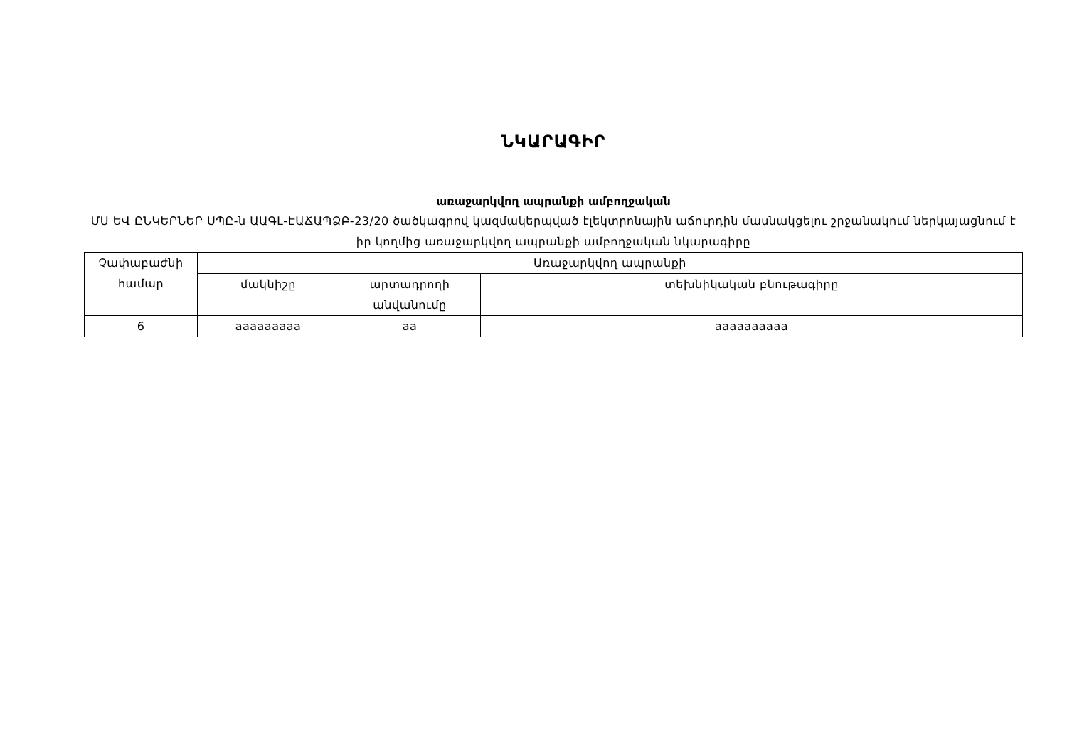ՆԿԱՐԱԳԻՐ
առաջարկվող ապրանքի ամբողջական
ՄՍ ԵՎ ԸՆԿԵՐՆԵՐ ՍՊԸ-ն ԱԱԳԼ-ԷԱՃԱՊՁԲ-23/20 ծածկագրով կազմակերպված էլեկտրոնային աճուրդին մասնակցելու շրջանակում ներկայացնում է իր կողմից առաջարկվող ապրանքի ամբողջական նկարագիրը
| Չափաբաժնի համար | Առաջարկվող ապրանքի | | |
| | մակնիշը | արտադրողի անվանումը | տեխնիկական բնութագիրը |
| 6 | aaaaaaaaa | aa | aaaaaaaaaa |